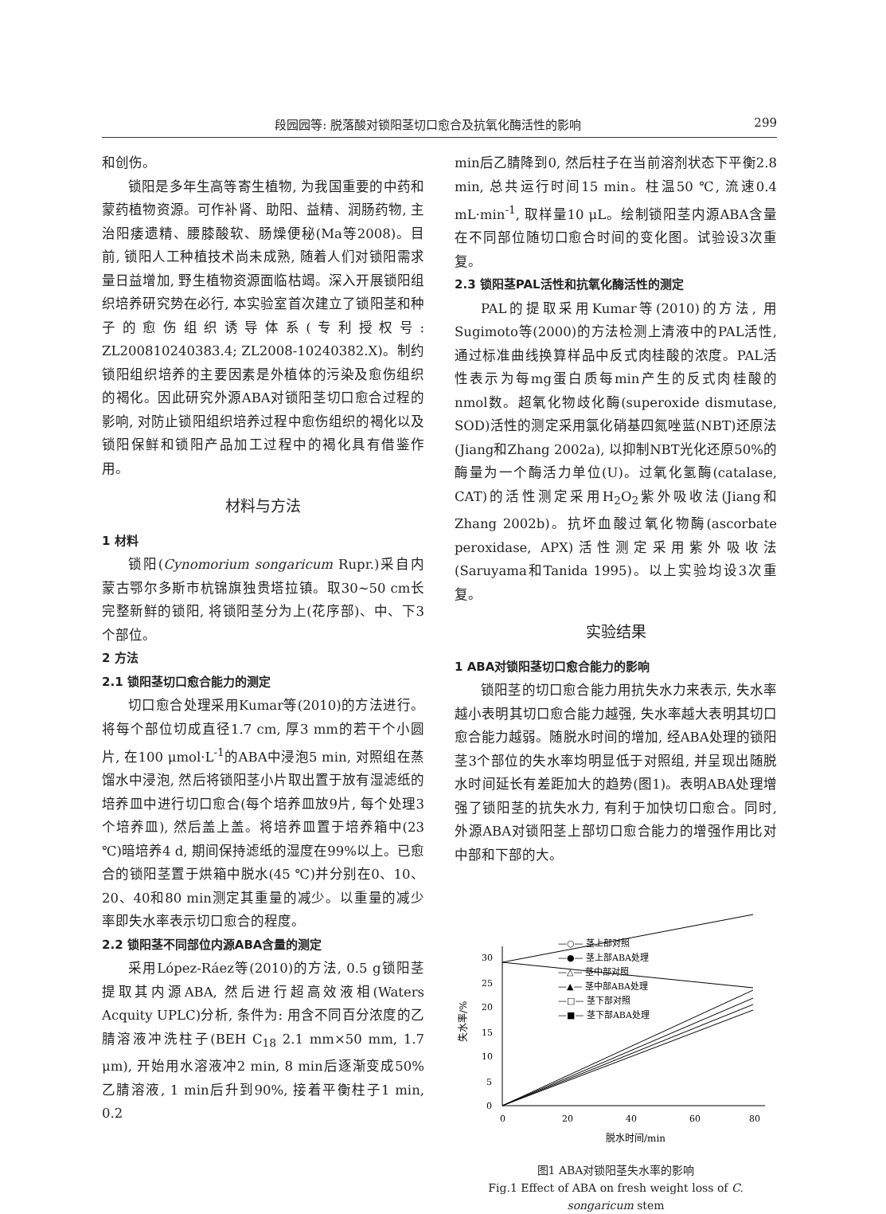段园园等: 脱落酸对锁阳茎切口愈合及抗氧化酶活性的影响 299
和创伤。
锁阳是多年生高等寄生植物, 为我国重要的中药和蒙药植物资源。可作补肾、助阳、益精、润肠药物, 主治阳痿遗精、腰膝酸软、肠燥便秘(Ma等2008)。目前, 锁阳人工种植技术尚未成熟, 随着人们对锁阳需求量日益增加, 野生植物资源面临枯竭。深入开展锁阳组织培养研究势在必行, 本实验室首次建立了锁阳茎和种子的愈伤组织诱导体系(专利授权号: ZL200810240383.4; ZL2008-10240382.X)。制约锁阳组织培养的主要因素是外植体的污染及愈伤组织的褐化。因此研究外源ABA对锁阳茎切口愈合过程的影响, 对防止锁阳组织培养过程中愈伤组织的褐化以及锁阳保鲜和锁阳产品加工过程中的褐化具有借鉴作用。
材料与方法
1 材料
锁阳(Cynomorium songaricum Rupr.)采自内蒙古鄂尔多斯市杭锦旗独贵塔拉镇。取30~50 cm长完整新鲜的锁阳, 将锁阳茎分为上(花序部)、中、下3个部位。
2 方法
2.1 锁阳茎切口愈合能力的测定
切口愈合处理采用Kumar等(2010)的方法进行。将每个部位切成直径1.7 cm, 厚3 mm的若干个小圆片, 在100 μmol·L<sup>-1</sup>的ABA中浸泡5 min, 对照组在蒸馏水中浸泡, 然后将锁阳茎小片取出置于放有湿滤纸的培养皿中进行切口愈合(每个培养皿放9片, 每个处理3个培养皿), 然后盖上盖。将培养皿置于培养箱中(23 ℃)暗培养4 d, 期间保持滤纸的湿度在99%以上。已愈合的锁阳茎置于烘箱中脱水(45 ℃)并分别在0、10、20、40和80 min测定其重量的减少。以重量的减少率即失水率表示切口愈合的程度。
2.2 锁阳茎不同部位内源ABA含量的测定
采用López-Ráez等(2010)的方法, 0.5 g锁阳茎提取其内源ABA, 然后进行超高效液相(Waters Acquity UPLC)分析, 条件为: 用含不同百分浓度的乙腈溶液冲洗柱子(BEH C<sub>18</sub> 2.1 mm×50 mm, 1.7 μm), 开始用水溶液冲2 min, 8 min后逐渐变成50%乙腈溶液, 1 min后升到90%, 接着平衡柱子1 min, 0.2
min后乙腈降到0, 然后柱子在当前溶剂状态下平衡2.8 min, 总共运行时间15 min。柱温50 ℃, 流速0.4 mL·min<sup>-1</sup>, 取样量10 μL。绘制锁阳茎内源ABA含量在不同部位随切口愈合时间的变化图。试验设3次重复。
2.3 锁阳茎PAL活性和抗氧化酶活性的测定
PAL的提取采用Kumar等(2010)的方法, 用Sugimoto等(2000)的方法检测上清液中的PAL活性, 通过标准曲线换算样品中反式肉桂酸的浓度。PAL活性表示为每mg蛋白质每min产生的反式肉桂酸的nmol数。超氧化物歧化酶(superoxide dismutase, SOD)活性的测定采用氯化硝基四氮唑蓝(NBT)还原法(Jiang和Zhang 2002a), 以抑制NBT光化还原50%的酶量为一个酶活力单位(U)。过氧化氢酶(catalase, CAT)的活性测定采用H<sub>2</sub>O<sub>2</sub>紫外吸收法(Jiang和Zhang 2002b)。抗坏血酸过氧化物酶(ascorbate peroxidase, APX)活性测定采用紫外吸收法(Saruyama和Tanida 1995)。以上实验均设3次重复。
实验结果
1 ABA对锁阳茎切口愈合能力的影响
锁阳茎的切口愈合能力用抗失水力来表示, 失水率越小表明其切口愈合能力越强, 失水率越大表明其切口愈合能力越弱。随脱水时间的增加, 经ABA处理的锁阳茎3个部位的失水率均明显低于对照组, 并呈现出随脱水时间延长有差距加大的趋势(图1)。表明ABA处理增强了锁阳茎的抗失水力, 有利于加快切口愈合。同时, 外源ABA对锁阳茎上部切口愈合能力的增强作用比对中部和下部的大。
0
5
10
15
20
25
30
0
20
40
60
80
脱水时间/min
失水率/%
—○— 茎上部对照
—●— 茎上部ABA处理
—△— 茎中部对照
—▲— 茎中部ABA处理
—□— 茎下部对照
—■— 茎下部ABA处理
图1 ABA对锁阳茎失水率的影响
Fig.1 Effect of ABA on fresh weight loss of C. songaricum stem